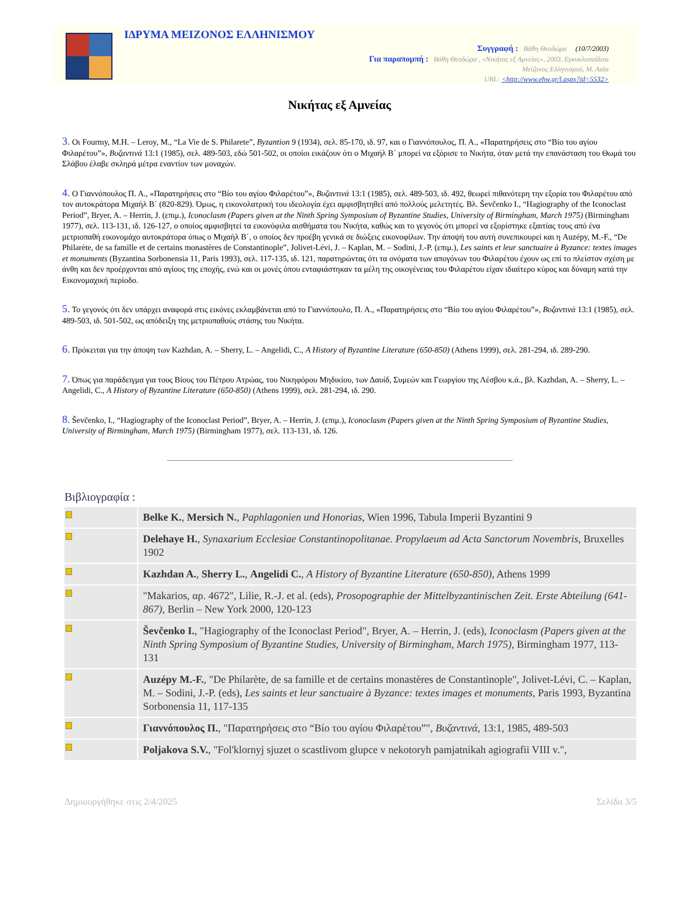ΙΔΡΥΜΑ ΜΕΙΖΟΝΟΣ ΕΛΛΗΝΙΣΜΟΥ
Συγγραφή : Βάθη Θεοδώρα (10/7/2003)
Για παραπομπή : Βάθη Θεοδώρα , «Νικήτας εξ Αμνείας», 2003, Εγκυκλοπαίδεια
Μείζονος Ελληνισμού, Μ. Ασία
URL: <http://www.ehw.gr/l.aspx?id=5532>
Νικήτας εξ Αμνείας
3. Οι Fourmy, M.H. – Leroy, M., “La Vie de S. Philarete”, Byzantion 9 (1934), σελ. 85-170, ιδ. 97, και ο Γιαννόπουλος, Π. Α., «Παρατηρήσεις στο “Βίο του αγίου Φιλαρέτου”», Βυζαντινά 13:1 (1985), σελ. 489-503, εδώ 501-502, οι οποίοι εικάζουν ότι ο Μιχαήλ Β΄ μπορεί να εξόρισε το Νικήτα, όταν μετά την επανάσταση του Θωμά του Σλάβου έλαβε σκληρά μέτρα εναντίον των μοναχών.
4. Ο Γιαννόπουλος Π. Α., «Παρατηρήσεις στο “Βίο του αγίου Φιλαρέτου”», Βυζαντινά 13:1 (1985), σελ. 489-503, ιδ. 492, θεωρεί πιθανότερη την εξορία του Φιλαρέτου από τον αυτοκράτορα Μιχαήλ Β΄ (820-829). Όμως, η εικονολατρική του ιδεολογία έχει αμφισβητηθεί από πολλούς μελετητές. Βλ. Ševčenko I., “Hagiography of the Iconoclast Period”, Bryer, A. – Herrin, J. (επιμ.), Iconoclasm (Papers given at the Ninth Spring Symposium of Byzantine Studies, University of Birmingham, March 1975) (Birmingham 1977), σελ. 113-131, ιδ. 126-127, ο οποίος αμφισβητεί τα εικονόφιλα αισθήματα του Νικήτα, καθώς και το γεγονός ότι μπορεί να εξορίστηκε εξαιτίας τους από ένα μετριοπαθή εικονομάχο αυτοκράτορα όπως ο Μιχαήλ Β΄, ο οποίος δεν προέβη γενικά σε διώξεις εικονοφίλων. Την άποψή του αυτή συνεπικουρεί και η Auzépy, M.-F., “De Philarète, de sa famille et de certains monastères de Constantinople”, Jolivet-Lévi, J. – Kaplan, M. – Sodini, J.-P. (επιμ.), Les saints et leur sanctuaire à Byzance: textes images et monuments (Byzantina Sorbonensia 11, Paris 1993), σελ. 117-135, ιδ. 121, παρατηρώντας ότι τα ονόματα των απογόνων του Φιλαρέτου έχουν ως επί το πλείστον σχέση με άνθη και δεν προέρχονται από αγίους της εποχής, ενώ και οι μονές όπου ενταφιάστηκαν τα μέλη της οικογένειας του Φιλαρέτου είχαν ιδιαίτερο κύρος και δύναμη κατά την Εικονομαχική περίοδο.
5. Το γεγονός ότι δεν υπάρχει αναφορά στις εικόνες εκλαμβάνεται από το Γιαννόπουλο, Π. Α., «Παρατηρήσεις στο “Βίο του αγίου Φιλαρέτου”», Βυζαντινά 13:1 (1985), σελ. 489-503, ιδ. 501-502, ως απόδειξη της μετριοπαθούς στάσης του Νικήτα.
6. Πρόκειται για την άποψη των Kazhdan, A. – Sherry, L. – Angelidi, C., A History of Byzantine Literature (650-850) (Athens 1999), σελ. 281-294, ιδ. 289-290.
7. Όπως για παράδειγμα για τους Βίους του Πέτρου Ατρώας, του Νικηφόρου Μηδικίου, των Δαυίδ, Συμεών και Γεωργίου της Λέσβου κ.ά., βλ. Kazhdan, A. – Sherry, L. – Angelidi, C., A History of Byzantine Literature (650-850) (Athens 1999), σελ. 281-294, ιδ. 290.
8. Ševčenko, I., “Hagiography of the Iconoclast Period”, Bryer, A. – Herrin, J. (επιμ.), Iconoclasm (Papers given at the Ninth Spring Symposium of Byzantine Studies, University of Birmingham, March 1975) (Birmingham 1977), σελ. 113-131, ιδ. 126.
Βιβλιογραφία :
| | Belke K. , Mersich N. , Paphlagonien und Honorias , Wien 1996, Tabula Imperii Byzantini 9 |
| | Delehaye H. , Synaxarium Ecclesiae Constantinopolitanae. Propylaeum ad Acta Sanctorum Novembris , Bruxelles 1902 |
| | Kazhdan A. , Sherry L. , Angelidi C. , A History of Byzantine Literature (650-850) , Athens 1999 |
| | "Makarios, αρ. 4672", Lilie, R.-J. et al. (eds), Prosopographie der Mittelbyzantinischen Zeit. Erste Abteilung (641-867) , Berlin – New York 2000, 120-123 |
| | Ševčenko I. , "Hagiography of the Iconoclast Period", Bryer, A. – Herrin, J. (eds), Iconoclasm (Papers given at the Ninth Spring Symposium of Byzantine Studies, University of Birmingham, March 1975) , Birmingham 1977, 113-131 |
| | Auzépy M.-F. , "De Philarète, de sa famille et de certains monastères de Constantinople", Jolivet-Lévi, C. – Kaplan, M. – Sodini, J.-P. (eds), Les saints et leur sanctuaire à Byzance: textes images et monuments , Paris 1993, Byzantina Sorbonensia 11, 117-135 |
| | Γιαννόπουλος Π. , "Παρατηρήσεις στο “Βίο του αγίου Φιλαρέτου”", Βυζαντινά , 13:1, 1985, 489-503 |
| | Poljakova S.V. , "Fol'klornyj sjuzet o scastlivom glupce v nekotoryh pamjatnikah agiografii VIII v.", |
Δημιουργήθηκε στις 2/4/2025 Σελίδα 3/5